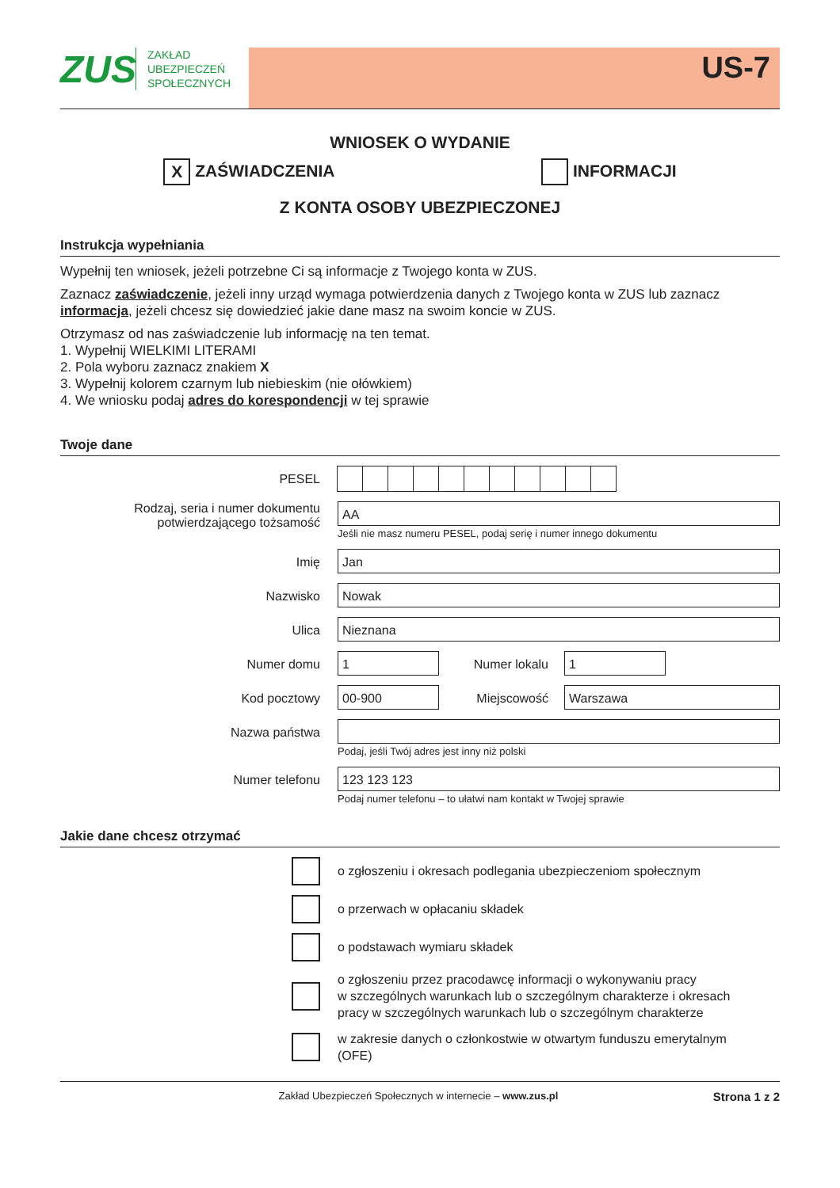ZUS
ZAKŁAD
UBEZPIECZEŃ
SPOŁECZNYCH
US-7
WNIOSEK O WYDANIE
X ZAŚWIADCZENIA INFORMACJI
Z KONTA OSOBY UBEZPIECZONEJ
Instrukcja wypełniania
Wypełnij ten wniosek, jeżeli potrzebne Ci są informacje z Twojego konta w ZUS.
Zaznacz zaświadczenie, jeżeli inny urząd wymaga potwierdzenia danych z Twojego konta w ZUS lub zaznacz informacja, jeżeli chcesz się dowiedzieć jakie dane masz na swoim koncie w ZUS.
Otrzymasz od nas zaświadczenie lub informację na ten temat.
1. Wypełnij WIELKIMI LITERAMI
2. Pola wyboru zaznacz znakiem X
3. Wypełnij kolorem czarnym lub niebieskim (nie ołówkiem)
4. We wniosku podaj adres do korespondencji w tej sprawie
Twoje dane
PESEL
Rodzaj, seria i numer dokumentu potwierdzającego tożsamość
AA
Jeśli nie masz numeru PESEL, podaj serię i numer innego dokumentu
Imię
Jan
Nazwisko
Nowak
Ulica
Nieznana
Numer domu
1
Numer lokalu
1
Kod pocztowy
00-900
Miejscowość
Warszawa
Nazwa państwa
Podaj, jeśli Twój adres jest inny niż polski
Numer telefonu
123 123 123
Podaj numer telefonu – to ułatwi nam kontakt w Twojej sprawie
Jakie dane chcesz otrzymać
o zgłoszeniu i okresach podlegania ubezpieczeniom społecznym
o przerwach w opłacaniu składek
o podstawach wymiaru składek
o zgłoszeniu przez pracodawcę informacji o wykonywaniu pracy
w szczególnych warunkach lub o szczególnym charakterze i okresach
pracy w szczególnych warunkach lub o szczególnym charakterze
w zakresie danych o członkostwie w otwartym funduszu emerytalnym
(OFE)
Zakład Ubezpieczeń Społecznych w internecie – www.zus.pl
Strona 1 z 2